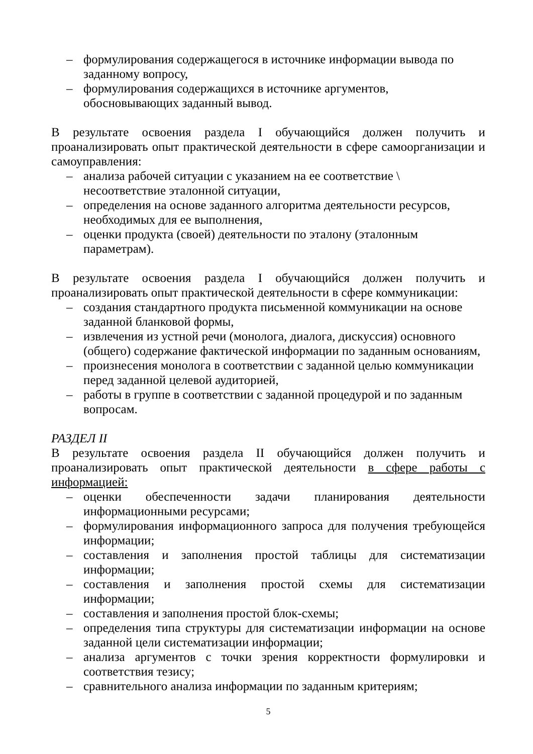– формулирования содержащегося в источнике информации вывода по заданному вопросу,
– формулирования содержащихся в источнике аргументов, обосновывающих заданный вывод.
В результате освоения раздела I обучающийся должен получить и проанализировать опыт практической деятельности в сфере самоорганизации и самоуправления:
– анализа рабочей ситуации с указанием на ее соответствие \ несоответствие эталонной ситуации,
– определения на основе заданного алгоритма деятельности ресурсов, необходимых для ее выполнения,
– оценки продукта (своей) деятельности по эталону (эталонным параметрам).
В результате освоения раздела I обучающийся должен получить и проанализировать опыт практической деятельности в сфере коммуникации:
– создания стандартного продукта письменной коммуникации на основе заданной бланковой формы,
– извлечения из устной речи (монолога, диалога, дискуссия) основного (общего) содержание фактической информации по заданным основаниям,
– произнесения монолога в соответствии с заданной целью коммуникации перед заданной целевой аудиторией,
– работы в группе в соответствии с заданной процедурой и по заданным вопросам.
РАЗДЕЛ II
В результате освоения раздела II обучающийся должен получить и проанализировать опыт практической деятельности в сфере работы с информацией:
– оценки обеспеченности задачи планирования деятельности информационными ресурсами;
– формулирования информационного запроса для получения требующейся информации;
– составления и заполнения простой таблицы для систематизации информации;
– составления и заполнения простой схемы для систематизации информации;
– составления и заполнения простой блок-схемы;
– определения типа структуры для систематизации информации на основе заданной цели систематизации информации;
– анализа аргументов с точки зрения корректности формулировки и соответствия тезису;
– сравнительного анализа информации по заданным критериям;
5